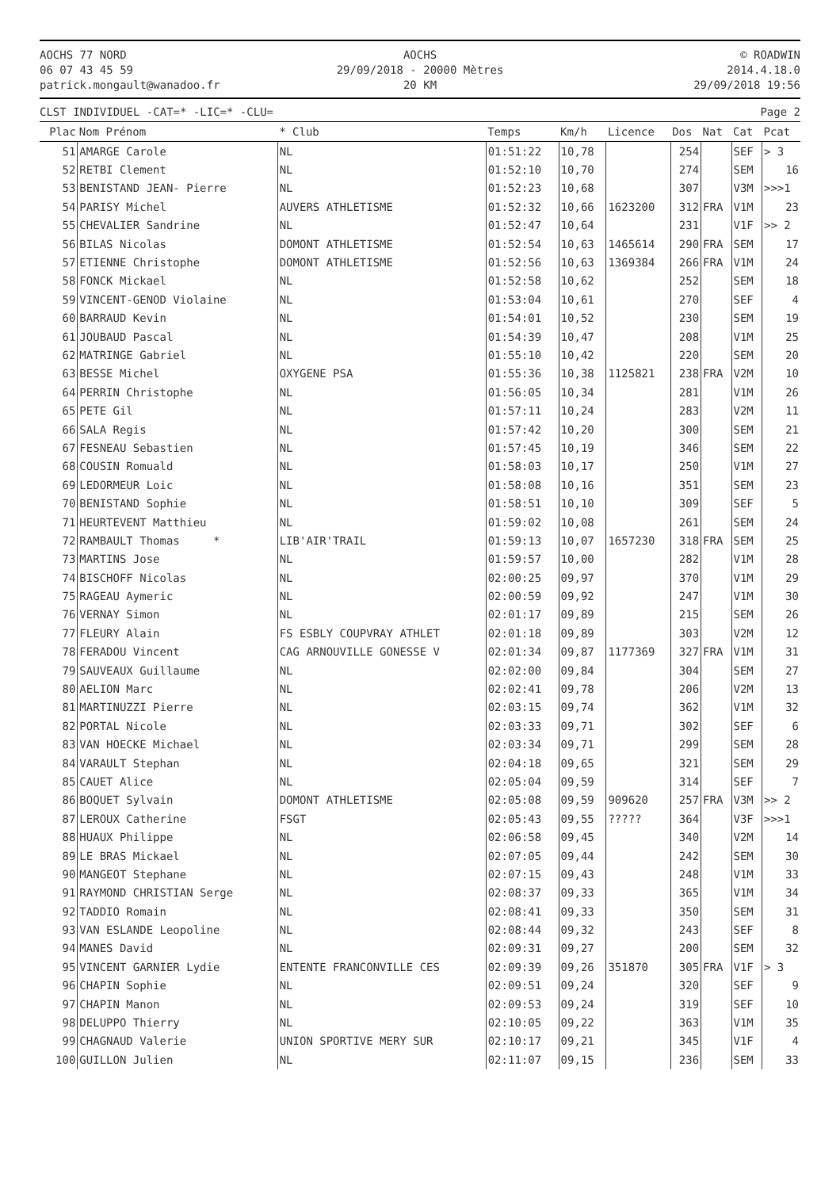AOCHS 77 NORD
06 07 43 45 59
patrick.mongault@wanadoo.fr
AOCHS
29/09/2018 - 20000 Mètres
20 KM
© ROADWIN
2014.4.18.0
29/09/2018 19:56
CLST INDIVIDUEL -CAT=* -LIC=* -CLU= Page 2
| Plac | Nom Prénom | * Club | Temps | Km/h | Licence | Dos | Nat | Cat | Pcat |
| --- | --- | --- | --- | --- | --- | --- | --- | --- | --- |
| 51 | AMARGE Carole | NL | 01:51:22 | 10,78 | | 254 | | SEF | > 3 |
| 52 | RETBI Clement | NL | 01:52:10 | 10,70 | | 274 | | SEM | 16 |
| 53 | BENISTAND JEAN- Pierre | NL | 01:52:23 | 10,68 | | 307 | | V3M | >>>1 |
| 54 | PARISY Michel | AUVERS ATHLETISME | 01:52:32 | 10,66 | 1623200 | 312 | FRA | V1M | 23 |
| 55 | CHEVALIER Sandrine | NL | 01:52:47 | 10,64 | | 231 | | V1F | >> 2 |
| 56 | BILAS Nicolas | DOMONT ATHLETISME | 01:52:54 | 10,63 | 1465614 | 290 | FRA | SEM | 17 |
| 57 | ETIENNE Christophe | DOMONT ATHLETISME | 01:52:56 | 10,63 | 1369384 | 266 | FRA | V1M | 24 |
| 58 | FONCK Mickael | NL | 01:52:58 | 10,62 | | 252 | | SEM | 18 |
| 59 | VINCENT-GENOD Violaine | NL | 01:53:04 | 10,61 | | 270 | | SEF | 4 |
| 60 | BARRAUD Kevin | NL | 01:54:01 | 10,52 | | 230 | | SEM | 19 |
| 61 | JOUBAUD Pascal | NL | 01:54:39 | 10,47 | | 208 | | V1M | 25 |
| 62 | MATRINGE Gabriel | NL | 01:55:10 | 10,42 | | 220 | | SEM | 20 |
| 63 | BESSE Michel | OXYGENE PSA | 01:55:36 | 10,38 | 1125821 | 238 | FRA | V2M | 10 |
| 64 | PERRIN Christophe | NL | 01:56:05 | 10,34 | | 281 | | V1M | 26 |
| 65 | PETE Gil | NL | 01:57:11 | 10,24 | | 283 | | V2M | 11 |
| 66 | SALA Regis | NL | 01:57:42 | 10,20 | | 300 | | SEM | 21 |
| 67 | FESNEAU Sebastien | NL | 01:57:45 | 10,19 | | 346 | | SEM | 22 |
| 68 | COUSIN Romuald | NL | 01:58:03 | 10,17 | | 250 | | V1M | 27 |
| 69 | LEDORMEUR Loic | NL | 01:58:08 | 10,16 | | 351 | | SEM | 23 |
| 70 | BENISTAND Sophie | NL | 01:58:51 | 10,10 | | 309 | | SEF | 5 |
| 71 | HEURTEVENT Matthieu | NL | 01:59:02 | 10,08 | | 261 | | SEM | 24 |
| 72 | RAMBAULT Thomas * | LIB'AIR'TRAIL | 01:59:13 | 10,07 | 1657230 | 318 | FRA | SEM | 25 |
| 73 | MARTINS Jose | NL | 01:59:57 | 10,00 | | 282 | | V1M | 28 |
| 74 | BISCHOFF Nicolas | NL | 02:00:25 | 09,97 | | 370 | | V1M | 29 |
| 75 | RAGEAU Aymeric | NL | 02:00:59 | 09,92 | | 247 | | V1M | 30 |
| 76 | VERNAY Simon | NL | 02:01:17 | 09,89 | | 215 | | SEM | 26 |
| 77 | FLEURY Alain | FS ESBLY COUPVRAY ATHLET | 02:01:18 | 09,89 | | 303 | | V2M | 12 |
| 78 | FERADOU Vincent | CAG ARNOUVILLE GONESSE V | 02:01:34 | 09,87 | 1177369 | 327 | FRA | V1M | 31 |
| 79 | SAUVEAUX Guillaume | NL | 02:02:00 | 09,84 | | 304 | | SEM | 27 |
| 80 | AELION Marc | NL | 02:02:41 | 09,78 | | 206 | | V2M | 13 |
| 81 | MARTINUZZI Pierre | NL | 02:03:15 | 09,74 | | 362 | | V1M | 32 |
| 82 | PORTAL Nicole | NL | 02:03:33 | 09,71 | | 302 | | SEF | 6 |
| 83 | VAN HOECKE Michael | NL | 02:03:34 | 09,71 | | 299 | | SEM | 28 |
| 84 | VARAULT Stephan | NL | 02:04:18 | 09,65 | | 321 | | SEM | 29 |
| 85 | CAUET Alice | NL | 02:05:04 | 09,59 | | 314 | | SEF | 7 |
| 86 | BOQUET Sylvain | DOMONT ATHLETISME | 02:05:08 | 09,59 | 909620 | 257 | FRA | V3M | >> 2 |
| 87 | LEROUX Catherine | FSGT | 02:05:43 | 09,55 | ????? | 364 | | V3F | >>>1 |
| 88 | HUAUX Philippe | NL | 02:06:58 | 09,45 | | 340 | | V2M | 14 |
| 89 | LE BRAS Mickael | NL | 02:07:05 | 09,44 | | 242 | | SEM | 30 |
| 90 | MANGEOT Stephane | NL | 02:07:15 | 09,43 | | 248 | | V1M | 33 |
| 91 | RAYMOND CHRISTIAN Serge | NL | 02:08:37 | 09,33 | | 365 | | V1M | 34 |
| 92 | TADDIO Romain | NL | 02:08:41 | 09,33 | | 350 | | SEM | 31 |
| 93 | VAN ESLANDE Leopoline | NL | 02:08:44 | 09,32 | | 243 | | SEF | 8 |
| 94 | MANES David | NL | 02:09:31 | 09,27 | | 200 | | SEM | 32 |
| 95 | VINCENT GARNIER Lydie | ENTENTE FRANCONVILLE CES | 02:09:39 | 09,26 | 351870 | 305 | FRA | V1F | > 3 |
| 96 | CHAPIN Sophie | NL | 02:09:51 | 09,24 | | 320 | | SEF | 9 |
| 97 | CHAPIN Manon | NL | 02:09:53 | 09,24 | | 319 | | SEF | 10 |
| 98 | DELUPPO Thierry | NL | 02:10:05 | 09,22 | | 363 | | V1M | 35 |
| 99 | CHAGNAUD Valerie | UNION SPORTIVE MERY SUR | 02:10:17 | 09,21 | | 345 | | V1F | 4 |
| 100 | GUILLON Julien | NL | 02:11:07 | 09,15 | | 236 | | SEM | 33 |